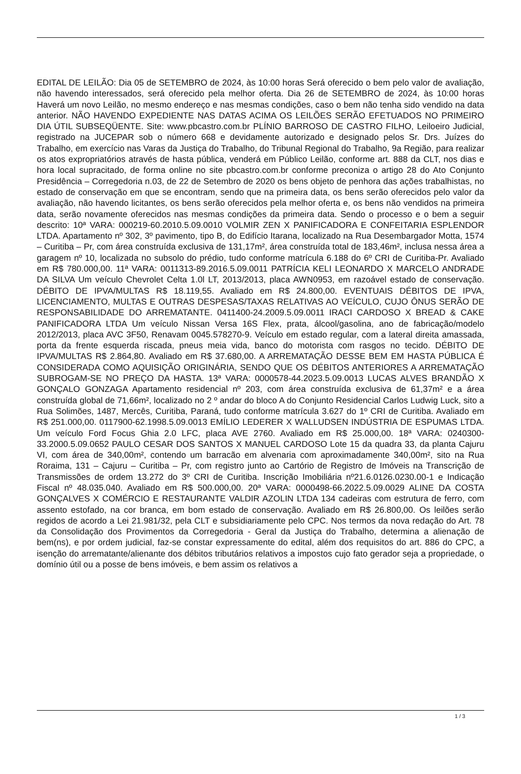EDITAL DE LEILÃO: Dia 05 de SETEMBRO de 2024, às 10:00 horas Será oferecido o bem pelo valor de avaliação, não havendo interessados, será oferecido pela melhor oferta. Dia 26 de SETEMBRO de 2024, às 10:00 horas Haverá um novo Leilão, no mesmo endereço e nas mesmas condições, caso o bem não tenha sido vendido na data anterior. NÃO HAVENDO EXPEDIENTE NAS DATAS ACIMA OS LEILÕES SERÃO EFETUADOS NO PRIMEIRO DIA ÚTIL SUBSEQÜENTE. Site: www.pbcastro.com.br PLÍNIO BARROSO DE CASTRO FILHO, Leiloeiro Judicial, registrado na JUCEPAR sob o número 668 e devidamente autorizado e designado pelos Sr. Drs. Juízes do Trabalho, em exercício nas Varas da Justiça do Trabalho, do Tribunal Regional do Trabalho, 9a Região, para realizar os atos expropriatórios através de hasta pública, venderá em Público Leilão, conforme art. 888 da CLT, nos dias e hora local supracitado, de forma online no site pbcastro.com.br conforme preconiza o artigo 28 do Ato Conjunto Presidência – Corregedoria n.03, de 22 de Setembro de 2020 os bens objeto de penhora das ações trabalhistas, no estado de conservação em que se encontram, sendo que na primeira data, os bens serão oferecidos pelo valor da avaliação, não havendo licitantes, os bens serão oferecidos pela melhor oferta e, os bens não vendidos na primeira data, serão novamente oferecidos nas mesmas condições da primeira data. Sendo o processo e o bem a seguir descrito: 10ª VARA: 000219-60.2010.5.09.0010 VOLMIR ZEN X PANIFICADORA E CONFEITARIA ESPLENDOR LTDA. Apartamento nº 302, 3º pavimento, tipo B, do Edifício Itarana, localizado na Rua Desembargador Motta, 1574 – Curitiba – Pr, com área construída exclusiva de 131,17m², área construída total de 183,46m², inclusa nessa área a garagem nº 10, localizada no subsolo do prédio, tudo conforme matrícula 6.188 do 6º CRI de Curitiba-Pr. Avaliado em R$ 780.000,00. 11ª VARA: 0011313-89.2016.5.09.0011 PATRÍCIA KELI LEONARDO X MARCELO ANDRADE DA SILVA Um veículo Chevrolet Celta 1.0l LT, 2013/2013, placa AWN0953, em razoável estado de conservação. DÉBITO DE IPVA/MULTAS R$ 18.119,55. Avaliado em R$ 24.800,00. EVENTUAIS DÉBITOS DE IPVA, LICENCIAMENTO, MULTAS E OUTRAS DESPESAS/TAXAS RELATIVAS AO VEÍCULO, CUJO ÔNUS SERÃO DE RESPONSABILIDADE DO ARREMATANTE. 0411400-24.2009.5.09.0011 IRACI CARDOSO X BREAD & CAKE PANIFICADORA LTDA Um veículo Nissan Versa 16S Flex, prata, álcool/gasolina, ano de fabricação/modelo 2012/2013, placa AVC 3F50, Renavam 0045.578270-9. Veículo em estado regular, com a lateral direita amassada, porta da frente esquerda riscada, pneus meia vida, banco do motorista com rasgos no tecido. DÉBITO DE IPVA/MULTAS R$ 2.864,80. Avaliado em R$ 37.680,00. A ARREMATAÇÃO DESSE BEM EM HASTA PÚBLICA É CONSIDERADA COMO AQUISIÇÃO ORIGINÁRIA, SENDO QUE OS DÉBITOS ANTERIORES A ARREMATAÇÃO SUBROGAM-SE NO PREÇO DA HASTA. 13ª VARA: 0000578-44.2023.5.09.0013 LUCAS ALVES BRANDÃO X GONÇALO GONZAGA Apartamento residencial nº 203, com área construída exclusiva de 61,37m² e a área construída global de 71,66m², localizado no 2 º andar do bloco A do Conjunto Residencial Carlos Ludwig Luck, sito a Rua Solimões, 1487, Mercês, Curitiba, Paraná, tudo conforme matrícula 3.627 do 1º CRI de Curitiba. Avaliado em R$ 251.000,00. 0117900-62.1998.5.09.0013 EMÍLIO LEDERER X WALLUDSEN INDÚSTRIA DE ESPUMAS LTDA. Um veículo Ford Focus Ghia 2.0 LFC, placa AVE 2760. Avaliado em R$ 25.000,00. 18ª VARA: 0240300-33.2000.5.09.0652 PAULO CESAR DOS SANTOS X MANUEL CARDOSO Lote 15 da quadra 33, da planta Cajuru VI, com área de 340,00m², contendo um barracão em alvenaria com aproximadamente 340,00m², sito na Rua Roraima, 131 – Cajuru – Curitiba – Pr, com registro junto ao Cartório de Registro de Imóveis na Transcrição de Transmissões de ordem 13.272 do 3º CRI de Curitiba. Inscrição Imobiliária nº21.6.0126.0230.00-1 e Indicação Fiscal nº 48.035.040. Avaliado em R$ 500.000,00. 20ª VARA: 0000498-66.2022.5.09.0029 ALINE DA COSTA GONÇALVES X COMÉRCIO E RESTAURANTE VALDIR AZOLIN LTDA 134 cadeiras com estrutura de ferro, com assento estofado, na cor branca, em bom estado de conservação. Avaliado em R$ 26.800,00. Os leilões serão regidos de acordo a Lei 21.981/32, pela CLT e subsidiariamente pelo CPC. Nos termos da nova redação do Art. 78 da Consolidação dos Provimentos da Corregedoria - Geral da Justiça do Trabalho, determina a alienação de bem(ns), e por ordem judicial, faz-se constar expressamente do edital, além dos requisitos do art. 886 do CPC, a isenção do arrematante/alienante dos débitos tributários relativos a impostos cujo fato gerador seja a propriedade, o domínio útil ou a posse de bens imóveis, e bem assim os relativos a
1 / 3